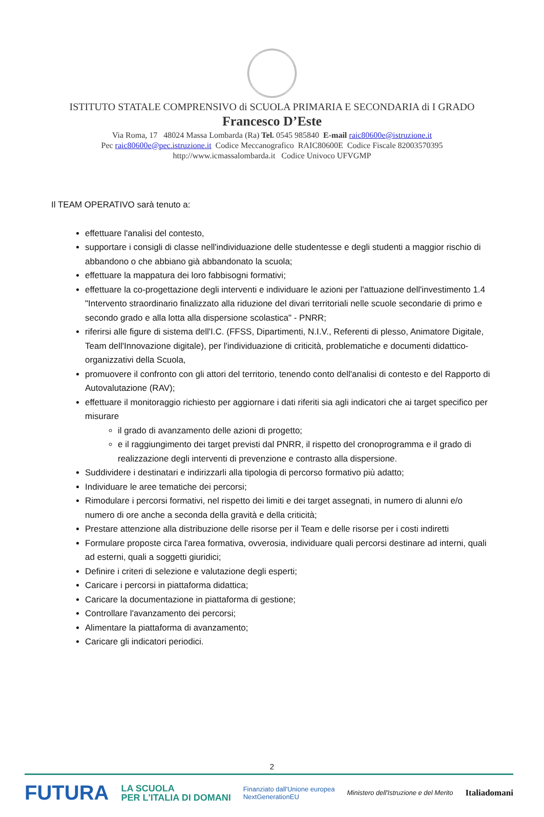ISTITUTO STATALE COMPRENSIVO di SCUOLA PRIMARIA E SECONDARIA di I GRADO
Francesco D’Este
Via Roma, 17 48024 Massa Lombarda (Ra) Tel. 0545 985840 E-mail raic80600e@istruzione.it
Pec raic80600e@pec.istruzione.it Codice Meccanografico RAIC80600E Codice Fiscale 82003570395
http://www.icmassalombarda.it Codice Univoco UFVGMP
Il TEAM OPERATIVO sarà tenuto a:
effettuare l'analisi del contesto,
supportare i consigli di classe nell'individuazione delle studentesse e degli studenti a maggior rischio di abbandono o che abbiano già abbandonato la scuola;
effettuare la mappatura dei loro fabbisogni formativi;
effettuare la co-progettazione degli interventi e individuare le azioni per l'attuazione dell'investimento 1.4 "Intervento straordinario finalizzato alla riduzione del divari territoriali nelle scuole secondarie di primo e secondo grado e alla lotta alla dispersione scolastica" - PNRR;
riferirsi alle figure di sistema dell'I.C. (FFSS, Dipartimenti, N.I.V., Referenti di plesso, Animatore Digitale, Team dell'Innovazione digitale), per l'individuazione di criticità, problematiche e documenti didattico-organizzativi della Scuola,
promuovere il confronto con gli attori del territorio, tenendo conto dell'analisi di contesto e del Rapporto di Autovalutazione (RAV);
effettuare il monitoraggio richiesto per aggiornare i dati riferiti sia agli indicatori che ai target specifico per misurare
il grado di avanzamento delle azioni di progetto;
e il raggiungimento dei target previsti dal PNRR, il rispetto del cronoprogramma e il grado di realizzazione degli interventi di prevenzione e contrasto alla dispersione.
Suddividere i destinatari e indirizzarli alla tipologia di percorso formativo più adatto;
Individuare le aree tematiche dei percorsi;
Rimodulare i percorsi formativi, nel rispetto dei limiti e dei target assegnati, in numero di alunni e/o numero di ore anche a seconda della gravità e della criticità;
Prestare attenzione alla distribuzione delle risorse per il Team e delle risorse per i costi indiretti
Formulare proposte circa l'area formativa, ovverosia, individuare quali percorsi destinare ad interni, quali ad esterni, quali a soggetti giuridici;
Definire i criteri di selezione e valutazione degli esperti;
Caricare i percorsi in piattaforma didattica;
Caricare la documentazione in piattaforma di gestione;
Controllare l'avanzamento dei percorsi;
Alimentare la piattaforma di avanzamento;
Caricare gli indicatori periodici.
2
FUTURA LA SCUOLA
PER L'ITALIA DI DOMANI Finanziato dall'Unione europea
NextGenerationEU Ministero dell'Istruzione e del Merito Italiadomani